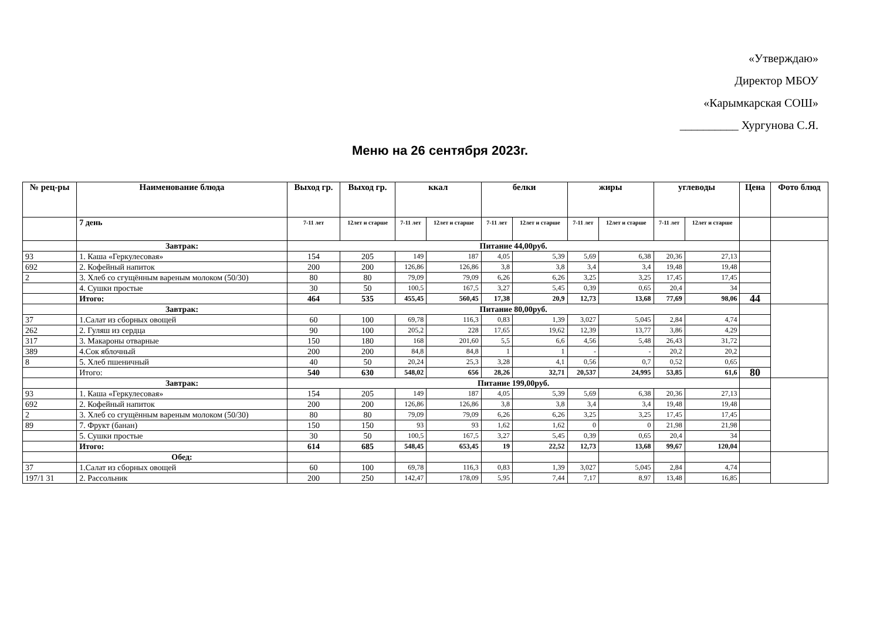«Утверждаю»
Директор МБОУ
«Карымкарская СОШ»
__________ Хургунова С.Я.
Меню на 26 сентября 2023г.
| № рец-ры | Наименование блюда | Выход гр. | Выход гр. | ккал | | белки | | жиры | | углеводы | | Цена | Фото блюд |
| --- | --- | --- | --- | --- | --- | --- | --- | --- | --- | --- | --- | --- | --- |
| | 7 день | 7-11 лет | 12лет и старше | 7-11 лет | 12лет и старше | 7-11 лет | 12лет и старше | 7-11 лет | 12лет и старше | 7-11 лет | 12лет и старше | | |
| | Завтрак: | Питание 44,00руб. | | | | | | | | | | | |
| 93 | 1. Каша «Геркулесовая» | 154 | 205 | 149 | 187 | 4,05 | 5,39 | 5,69 | 6,38 | 20,36 | 27,13 | | |
| 692 | 2. Кофейный напиток | 200 | 200 | 126,86 | 126,86 | 3,8 | 3,8 | 3,4 | 3,4 | 19,48 | 19,48 | | |
| 2 | 3. Хлеб со сгущённым вареным молоком (50/30) | 80 | 80 | 79,09 | 79,09 | 6,26 | 6,26 | 3,25 | 3,25 | 17,45 | 17,45 | | |
| | 4. Сушки простые | 30 | 50 | 100,5 | 167,5 | 3,27 | 5,45 | 0,39 | 0,65 | 20,4 | 34 | | |
| | Итого: | 464 | 535 | 455,45 | 560,45 | 17,38 | 20,9 | 12,73 | 13,68 | 77,69 | 98,06 | 44 | |
| | Завтрак: | Питание 80,00руб. | | | | | | | | | | | |
| 37 | 1.Салат из сборных овощей | 60 | 100 | 69,78 | 116,3 | 0,83 | 1,39 | 3,027 | 5,045 | 2,84 | 4,74 | | |
| 262 | 2. Гуляш из сердца | 90 | 100 | 205,2 | 228 | 17,65 | 19,62 | 12,39 | 13,77 | 3,86 | 4,29 | | |
| 317 | 3. Макароны отварные | 150 | 180 | 168 | 201,60 | 5,5 | 6,6 | 4,56 | 5,48 | 26,43 | 31,72 | | |
| 389 | 4.Сок яблочный | 200 | 200 | 84,8 | 84,8 | 1 | 1 | - | - | 20,2 | 20,2 | | |
| 8 | 5. Хлеб пшеничный | 40 | 50 | 20,24 | 25,3 | 3,28 | 4,1 | 0,56 | 0,7 | 0,52 | 0,65 | | |
| | Итого: | 540 | 630 | 548,02 | 656 | 28,26 | 32,71 | 20,537 | 24,995 | 53,85 | 61,6 | 80 | |
| | Завтрак: | Питание 199,00руб. | | | | | | | | | | | |
| 93 | 1. Каша «Геркулесовая» | 154 | 205 | 149 | 187 | 4,05 | 5,39 | 5,69 | 6,38 | 20,36 | 27,13 | | |
| 692 | 2. Кофейный напиток | 200 | 200 | 126,86 | 126,86 | 3,8 | 3,8 | 3,4 | 3,4 | 19,48 | 19,48 | | |
| 2 | 3. Хлеб со сгущённым вареным молоком (50/30) | 80 | 80 | 79,09 | 79,09 | 6,26 | 6,26 | 3,25 | 3,25 | 17,45 | 17,45 | | |
| 89 | 7. Фрукт (банан) | 150 | 150 | 93 | 93 | 1,62 | 1,62 | 0 | 0 | 21,98 | 21,98 | | |
| | 5. Сушки простые | 30 | 50 | 100,5 | 167,5 | 3,27 | 5,45 | 0,39 | 0,65 | 20,4 | 34 | | |
| | Итого: | 614 | 685 | 548,45 | 653,45 | 19 | 22,52 | 12,73 | 13,68 | 99,67 | 120,04 | | |
| | Обед: | | | | | | | | | | | | |
| 37 | 1.Салат из сборных овощей | 60 | 100 | 69,78 | 116,3 | 0,83 | 1,39 | 3,027 | 5,045 | 2,84 | 4,74 | | |
| 197/1 31 | 2. Рассольник | 200 | 250 | 142,47 | 178,09 | 5,95 | 7,44 | 7,17 | 8,97 | 13,48 | 16,85 | | |